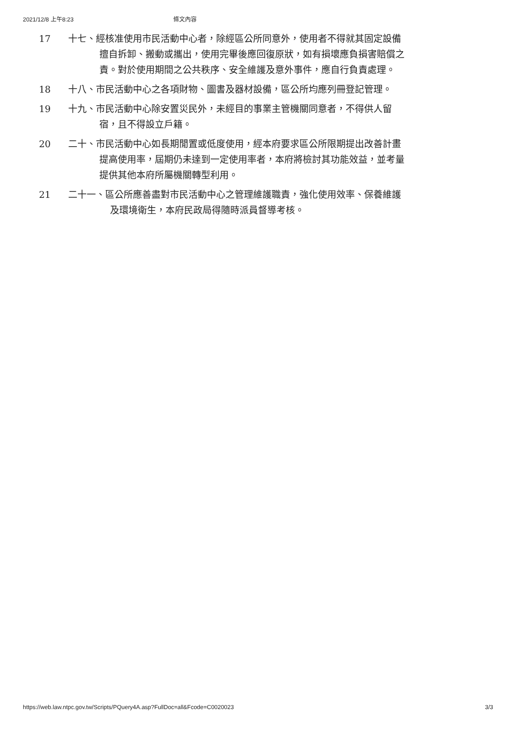2021/12/8 上午8:23 條文內容
| 17 | 十七、經核准使用市民活動中心者，除經區公所同意外，使用者不得就其固定設備擅自拆卸、搬動或攜出，使用完畢後應回復原狀，如有損壞應負損害賠償之責。對於使用期間之公共秩序、安全維護及意外事件，應自行負責處理。 |
| 18 | 十八、市民活動中心之各項財物、圖書及器材設備，區公所均應列冊登記管理。 |
| 19 | 十九、市民活動中心除安置災民外，未經目的事業主管機關同意者，不得供人留宿，且不得設立戶籍。 |
| 20 | 二十、市民活動中心如長期閒置或低度使用，經本府要求區公所限期提出改善計畫提高使用率，屆期仍未達到一定使用率者，本府將檢討其功能效益，並考量提供其他本府所屬機關轉型利用。 |
| 21 | 二十一、區公所應善盡對市民活動中心之管理維護職責，強化使用效率、保養維護及環境衛生，本府民政局得隨時派員督導考核。 |
https://web.law.ntpc.gov.tw/Scripts/PQuery4A.asp?FullDoc=all&Fcode=C0020023 3/3